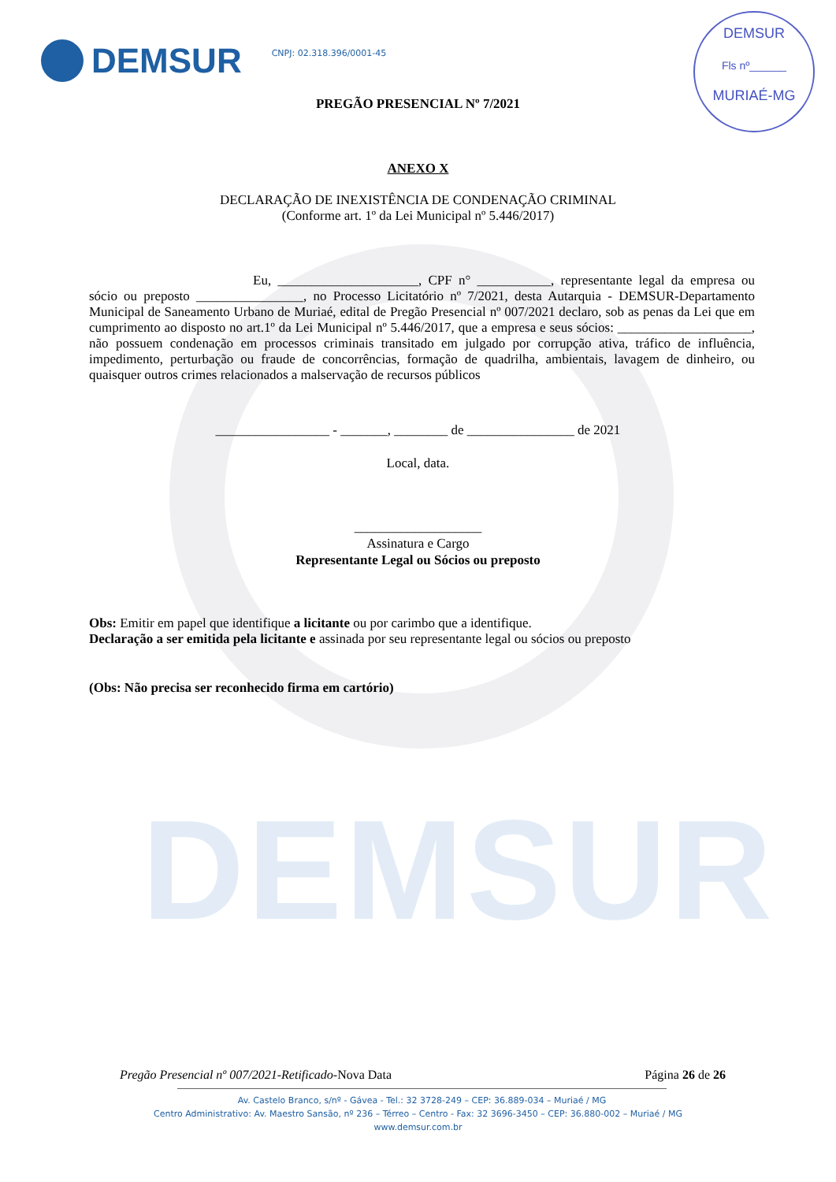DEMSUR
DEMSUR
Fls nº______
MURIAÉ-MG
DEMSUR
CNPJ: 02.318.396/0001-45
PREGÃO PRESENCIAL Nº 7/2021
ANEXO X
DECLARAÇÃO DE INEXISTÊNCIA DE CONDENAÇÃO CRIMINAL
(Conforme art. 1º da Lei Municipal nº 5.446/2017)
Eu, _____________________, CPF n° ___________, representante legal da empresa ou sócio ou preposto ________________, no Processo Licitatório nº 7/2021, desta Autarquia - DEMSUR-Departamento Municipal de Saneamento Urbano de Muriaé, edital de Pregão Presencial nº 007/2021 declaro, sob as penas da Lei que em cumprimento ao disposto no art.1º da Lei Municipal nº 5.446/2017, que a empresa e seus sócios: ____________________, não possuem condenação em processos criminais transitado em julgado por corrupção ativa, tráfico de influência, impedimento, perturbação ou fraude de concorrências, formação de quadrilha, ambientais, lavagem de dinheiro, ou quaisquer outros crimes relacionados a malservação de recursos públicos
_________________ - _______, ________ de ________________ de 2021
Local, data.
___________________
Assinatura e Cargo
Representante Legal ou Sócios ou preposto
Obs: Emitir em papel que identifique a licitante ou por carimbo que a identifique.
Declaração a ser emitida pela licitante e assinada por seu representante legal ou sócios ou preposto
(Obs: Não precisa ser reconhecido firma em cartório)
Pregão Presencial nº 007/2021-Retificado-Nova Data Página 26 de 26
Av. Castelo Branco, s/nº - Gávea - Tel.: 32 3728-249 – CEP: 36.889-034 – Muriaé / MG
Centro Administrativo: Av. Maestro Sansão, nº 236 – Térreo – Centro - Fax: 32 3696-3450 – CEP: 36.880-002 – Muriaé / MG
www.demsur.com.br